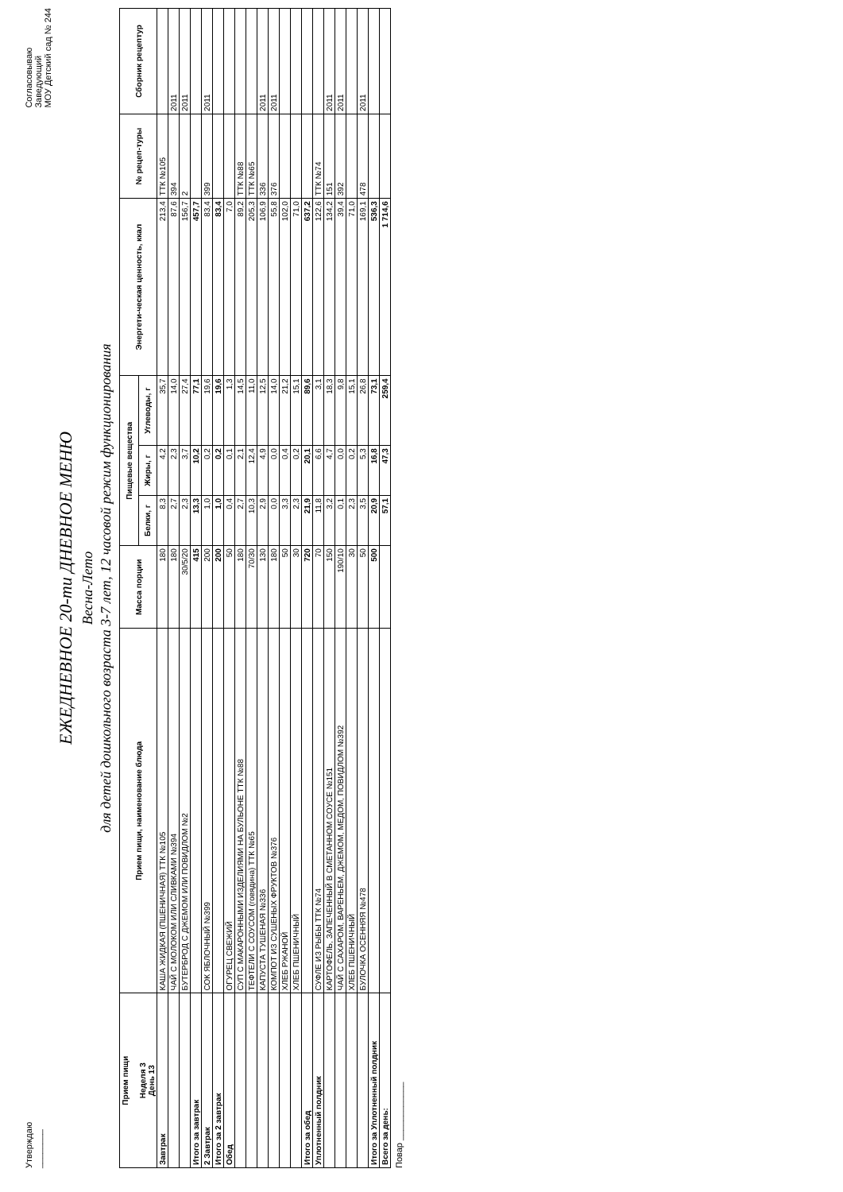Утверждаю
________
Согласовываю
Заведующий
МОУ Детский сад № 244
ЕЖЕДНЕВНОЕ 20-ти ДНЕВНОЕ МЕНЮ
Весна-Лето
для детей дошкольного возраста 3-7 лет, 12 часовой режим функционирования
| Прием пищи Неделя 3 День 13 | Прием пищи, наименование блюда | Масса порции | Пищевые вещества | | | Энергети-ческая ценность, ккал | № рецеп-туры | Сборник рецептур |
| --- | --- | --- | --- | --- | --- | --- | --- | --- |
| | | | Белки, г | Жиры, г | Углеводы, г | | | |
| Завтрак | КАША ЖИДКАЯ (ПШЕНИЧНАЯ) ТТК №105 | 180 | 8,3 | 4,2 | 35,7 | 213,4 | ТТК №105 | |
| | ЧАЙ С МОЛОКОМ ИЛИ СЛИВКАМИ №394 | 180 | 2,7 | 2,3 | 14,0 | 87,6 | 394 | 2011 |
| | БУТЕРБРОД С ДЖЕМОМ ИЛИ ПОВИДЛОМ №2 | 30/5/20 | 2,3 | 3,7 | 27,4 | 156,7 | 2 | 2011 |
| Итого за завтрак | | 415 | 13,3 | 10,2 | 77,1 | 457,7 | | |
| 2 Завтрак | СОК ЯБЛОЧНЫЙ №399 | 200 | 1,0 | 0,2 | 19,6 | 83,4 | 399 | 2011 |
| Итого за 2 завтрак | | 200 | 1,0 | 0,2 | 19,6 | 83,4 | | |
| Обед | ОГУРЕЦ СВЕЖИЙ | 50 | 0,4 | 0,1 | 1,3 | 7,0 | | |
| | СУП С МАКАРОННЫМИ ИЗДЕЛИЯМИ НА БУЛЬОНЕ ТТК №88 | 180 | 2,7 | 2,1 | 14,5 | 89,2 | ТТК №88 | |
| | ТЕФТЕЛИ С СОУСОМ (говядина) ТТК №65 | 70/30 | 10,3 | 12,4 | 11,0 | 205,3 | ТТК №65 | |
| | КАПУСТА ТУШЕНАЯ №336 | 130 | 2,9 | 4,9 | 12,5 | 106,9 | 336 | 2011 |
| | КОМПОТ ИЗ СУШЕНЫХ ФРУКТОВ №376 | 180 | 0,0 | 0,0 | 14,0 | 55,8 | 376 | 2011 |
| | ХЛЕБ РЖАНОЙ | 50 | 3,3 | 0,4 | 21,2 | 102,0 | | |
| | ХЛЕБ ПШЕНИЧНЫЙ | 30 | 2,3 | 0,2 | 15,1 | 71,0 | | |
| Итого за обед | | 720 | 21,9 | 20,1 | 89,6 | 637,2 | | |
| Уплотненный полдник | СУФЛЕ ИЗ РЫБЫ ТТК №74 | 70 | 11,8 | 6,6 | 3,1 | 122,6 | ТТК №74 | |
| | КАРТОФЕЛЬ, ЗАПЕЧЕННЫЙ В СМЕТАННОМ СОУСЕ №151 | 150 | 3,2 | 4,7 | 18,3 | 134,2 | 151 | 2011 |
| | ЧАЙ С САХАРОМ, ВАРЕНЬЕМ, ДЖЕМОМ, МЕДОМ, ПОВИДЛОМ №392 | 190/10 | 0,1 | 0,0 | 9,8 | 39,4 | 392 | 2011 |
| | ХЛЕБ ПШЕНИЧНЫЙ | 30 | 2,3 | 0,2 | 15,1 | 71,0 | | |
| | БУЛОЧКА ОСЕННЯЯ №478 | 50 | 3,5 | 5,3 | 26,8 | 169,1 | 478 | 2011 |
| Итого за Уплотненный полдник | | 500 | 20,9 | 16,8 | 73,1 | 536,3 | | |
| Всего за день: | | | 57,1 | 47,3 | 259,4 | 1 714,6 | | |
Повар ____________